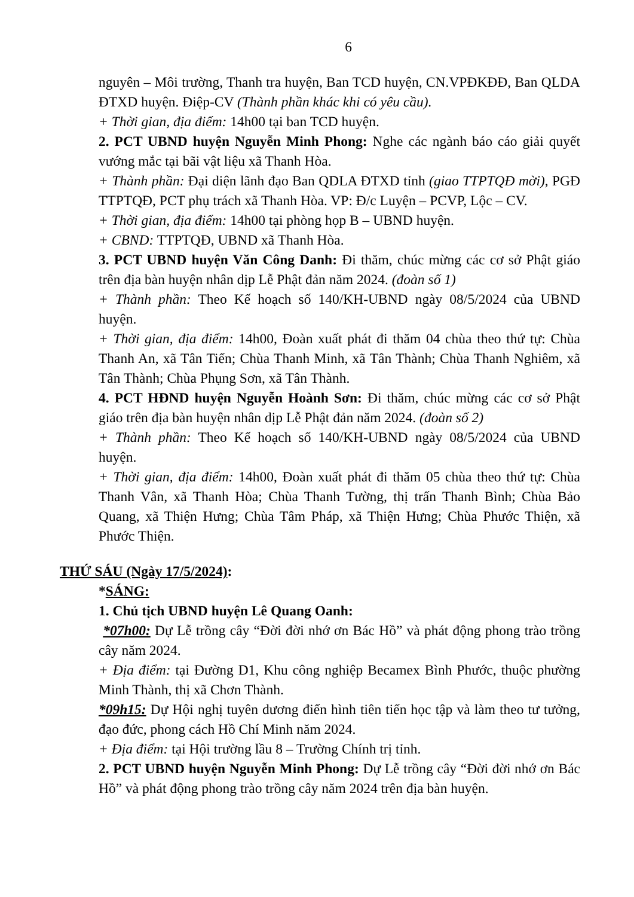6
nguyên – Môi trường, Thanh tra huyện, Ban TCD huyện, CN.VPĐKĐĐ, Ban QLDA ĐTXD huyện. Điệp-CV (Thành phần khác khi có yêu cầu).
+ Thời gian, địa điểm: 14h00 tại ban TCD huyện.
2. PCT UBND huyện Nguyễn Minh Phong: Nghe các ngành báo cáo giải quyết vướng mắc tại bãi vật liệu xã Thanh Hòa.
+ Thành phần: Đại diện lãnh đạo Ban QDLA ĐTXD tỉnh (giao TTPTQĐ mời), PGĐ TTPTQĐ, PCT phụ trách xã Thanh Hòa. VP: Đ/c Luyện – PCVP, Lộc – CV.
+ Thời gian, địa điểm: 14h00 tại phòng họp B – UBND huyện.
+ CBND: TTPTQĐ, UBND xã Thanh Hòa.
3. PCT UBND huyện Văn Công Danh: Đi thăm, chúc mừng các cơ sở Phật giáo trên địa bàn huyện nhân dịp Lễ Phật đản năm 2024. (đoàn số 1)
+ Thành phần: Theo Kế hoạch số 140/KH-UBND ngày 08/5/2024 của UBND huyện.
+ Thời gian, địa điểm: 14h00, Đoàn xuất phát đi thăm 04 chùa theo thứ tự: Chùa Thanh An, xã Tân Tiến; Chùa Thanh Minh, xã Tân Thành; Chùa Thanh Nghiêm, xã Tân Thành; Chùa Phụng Sơn, xã Tân Thành.
4. PCT HĐND huyện Nguyễn Hoành Sơn: Đi thăm, chúc mừng các cơ sở Phật giáo trên địa bàn huyện nhân dịp Lễ Phật đản năm 2024. (đoàn số 2)
+ Thành phần: Theo Kế hoạch số 140/KH-UBND ngày 08/5/2024 của UBND huyện.
+ Thời gian, địa điểm: 14h00, Đoàn xuất phát đi thăm 05 chùa theo thứ tự: Chùa Thanh Vân, xã Thanh Hòa; Chùa Thanh Tường, thị trấn Thanh Bình; Chùa Bảo Quang, xã Thiện Hưng; Chùa Tâm Pháp, xã Thiện Hưng; Chùa Phước Thiện, xã Phước Thiện.
THỨ SÁU (Ngày 17/5/2024):
*SÁNG:
1. Chủ tịch UBND huyện Lê Quang Oanh:
*07h00: Dự Lễ trồng cây “Đời đời nhớ ơn Bác Hồ” và phát động phong trào trồng cây năm 2024.
+ Địa điểm: tại Đường D1, Khu công nghiệp Becamex Bình Phước, thuộc phường Minh Thành, thị xã Chơn Thành.
*09h15: Dự Hội nghị tuyên dương điển hình tiên tiến học tập và làm theo tư tưởng, đạo đức, phong cách Hồ Chí Minh năm 2024.
+ Địa điểm: tại Hội trường lầu 8 – Trường Chính trị tỉnh.
2. PCT UBND huyện Nguyễn Minh Phong: Dự Lễ trồng cây “Đời đời nhớ ơn Bác Hồ” và phát động phong trào trồng cây năm 2024 trên địa bàn huyện.